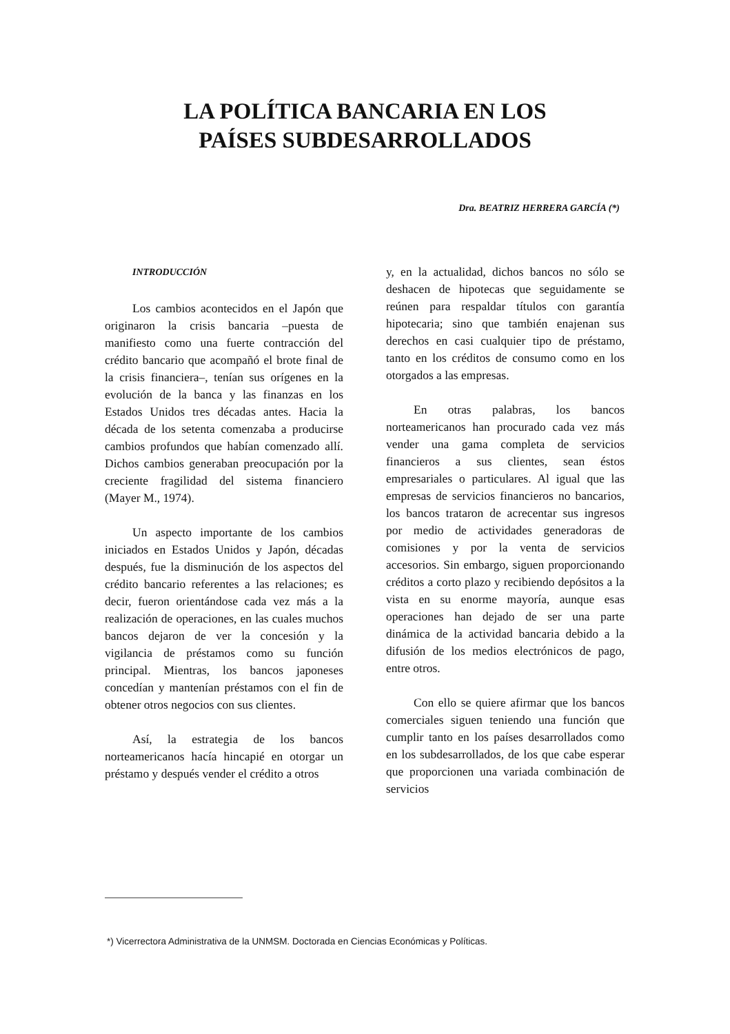LA POLÍTICA BANCARIA EN LOS
PAÍSES SUBDESARROLLADOS
Dra. BEATRIZ HERRERA GARCÍA (*)
INTRODUCCIÓN
Los cambios acontecidos en el Japón que originaron la crisis bancaria –puesta de manifiesto como una fuerte contracción del crédito bancario que acompañó el brote final de la crisis financiera–, tenían sus orígenes en la evolución de la banca y las finanzas en los Estados Unidos tres décadas antes. Hacia la década de los setenta comenzaba a producirse cambios profundos que habían comenzado allí. Dichos cambios generaban preocupación por la creciente fragilidad del sistema financiero (Mayer M., 1974).
Un aspecto importante de los cambios iniciados en Estados Unidos y Japón, décadas después, fue la disminución de los aspectos del crédito bancario referentes a las relaciones; es decir, fueron orientándose cada vez más a la realización de operaciones, en las cuales muchos bancos dejaron de ver la concesión y la vigilancia de préstamos como su función principal. Mientras, los bancos japoneses concedían y mantenían préstamos con el fin de obtener otros negocios con sus clientes.
Así, la estrategia de los bancos norteamericanos hacía hincapié en otorgar un préstamo y después vender el crédito a otros
y, en la actualidad, dichos bancos no sólo se deshacen de hipotecas que seguidamente se reúnen para respaldar títulos con garantía hipotecaria; sino que también enajenan sus derechos en casi cualquier tipo de préstamo, tanto en los créditos de consumo como en los otorgados a las empresas.
En otras palabras, los bancos norteamericanos han procurado cada vez más vender una gama completa de servicios financieros a sus clientes, sean éstos empresariales o particulares. Al igual que las empresas de servicios financieros no bancarios, los bancos trataron de acrecentar sus ingresos por medio de actividades generadoras de comisiones y por la venta de servicios accesorios. Sin embargo, siguen proporcionando créditos a corto plazo y recibiendo depósitos a la vista en su enorme mayoría, aunque esas operaciones han dejado de ser una parte dinámica de la actividad bancaria debido a la difusión de los medios electrónicos de pago, entre otros.
Con ello se quiere afirmar que los bancos comerciales siguen teniendo una función que cumplir tanto en los países desarrollados como en los subdesarrollados, de los que cabe esperar que proporcionen una variada combinación de servicios
*) Vicerrectora Administrativa de la UNMSM. Doctorada en Ciencias Económicas y Políticas.